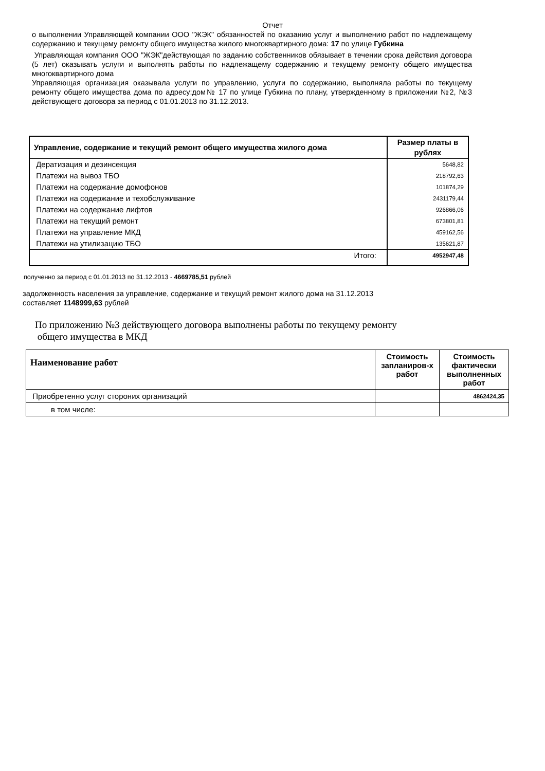Отчет
о выполнении Управляющей компании ООО "ЖЭК" обязанностей по оказанию услуг и выполнению работ по надлежащему содержанию и текущему ремонту общего имущества жилого многоквартирного дома: 17 по улице Губкина
Управляющая компания ООО "ЖЭК"действующая по заданию собственников обязывает в течении срока действия договора (5 лет) оказывать услуги и выполнять работы по надлежащему содержанию и текущему ремонту общего имущества многоквартирного дома
Управляющая организация оказывала услуги по управлению, услуги по содержанию, выполняла работы по текущему ремонту общего имущества дома по адресу:дом№ 17 по улице Губкина по плану, утвержденному в приложении №2, №3 действующего договора за период с 01.01.2013 по 31.12.2013.
| Управление, содержание и текущий ремонт общего имущества жилого дома | Размер платы в рублях |
| --- | --- |
| Дератизация и дезинсекция | 5648,82 |
| Платежи на вывоз ТБО | 218792,63 |
| Платежи на содержание домофонов | 101874,29 |
| Платежи на содержание и техобслуживание | 2431179,44 |
| Платежи на содержание лифтов | 926866,06 |
| Платежи на текущий ремонт | 673801,81 |
| Платежи на управление МКД | 459162,56 |
| Платежи на утилизацию ТБО | 135621,87 |
| Итого: | 4952947,48 |
полученно за период с 01.01.2013 по 31.12.2013 - 4669785,51 рублей
задолженность населения за управление, содержание и текущий ремонт жилого дома на 31.12.2013
составляет 1148999,63 рублей
По приложению №3 действующего договора выполнены работы по текущему ремонту
общего имущества в МКД
| Наименование работ | Стоимость запланиров-х работ | Стоимость фактически выполненных работ |
| --- | --- | --- |
| Приобретенно услуг стороних организаций | | 4862424,35 |
| в том числе: | | |